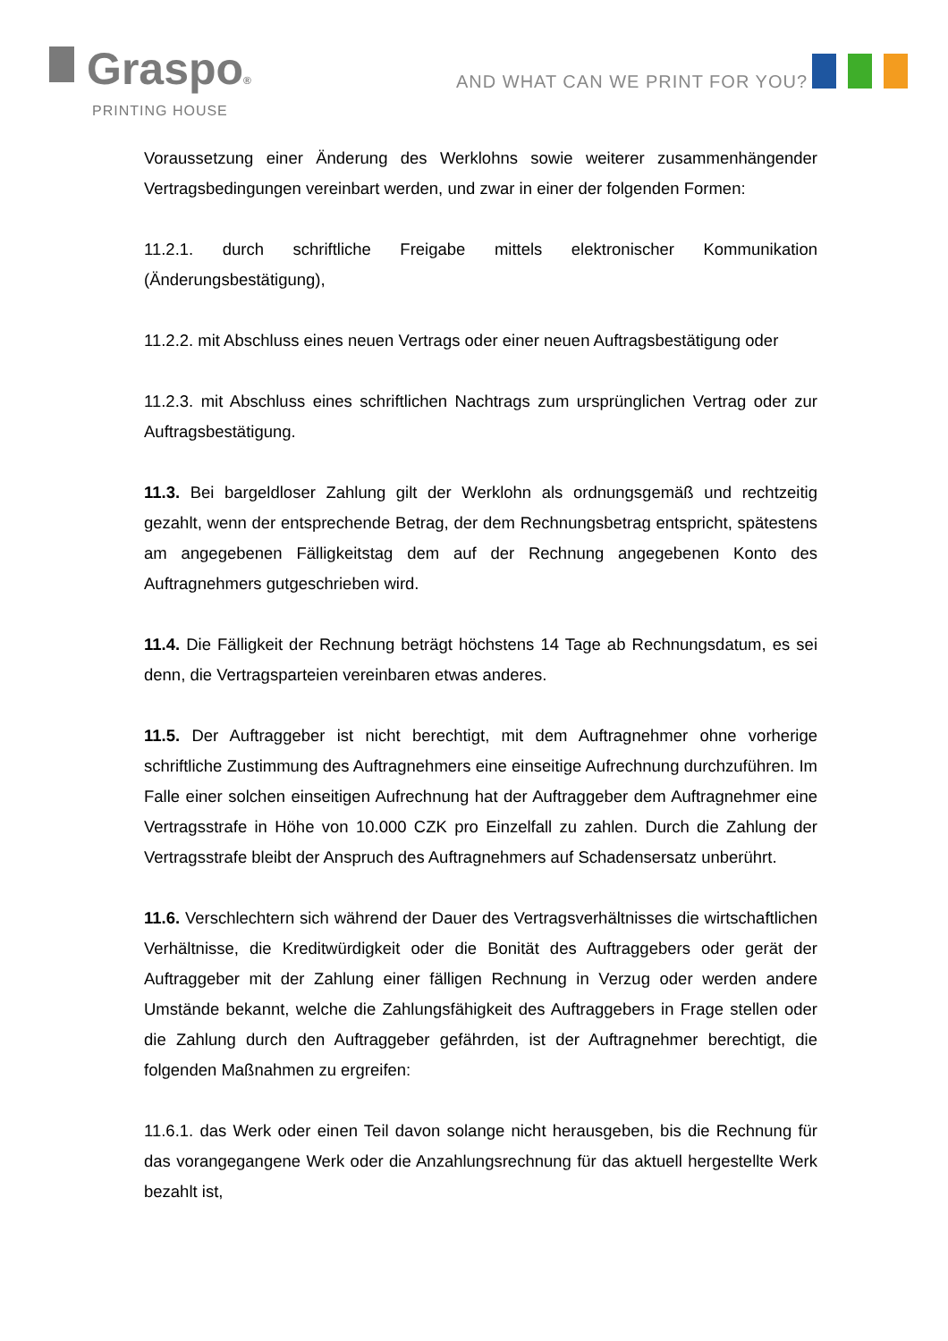Graspo®
PRINTING HOUSE
AND WHAT CAN WE PRINT FOR YOU?
Voraussetzung einer Änderung des Werklohns sowie weiterer zusammenhängender Vertragsbedingungen vereinbart werden, und zwar in einer der folgenden Formen:
11.2.1. durch schriftliche Freigabe mittels elektronischer Kommunikation (Änderungsbestätigung),
11.2.2. mit Abschluss eines neuen Vertrags oder einer neuen Auftragsbestätigung oder
11.2.3. mit Abschluss eines schriftlichen Nachtrags zum ursprünglichen Vertrag oder zur Auftragsbestätigung.
11.3. Bei bargeldloser Zahlung gilt der Werklohn als ordnungsgemäß und rechtzeitig gezahlt, wenn der entsprechende Betrag, der dem Rechnungsbetrag entspricht, spätestens am angegebenen Fälligkeitstag dem auf der Rechnung angegebenen Konto des Auftragnehmers gutgeschrieben wird.
11.4. Die Fälligkeit der Rechnung beträgt höchstens 14 Tage ab Rechnungsdatum, es sei denn, die Vertragsparteien vereinbaren etwas anderes.
11.5. Der Auftraggeber ist nicht berechtigt, mit dem Auftragnehmer ohne vorherige schriftliche Zustimmung des Auftragnehmers eine einseitige Aufrechnung durchzuführen. Im Falle einer solchen einseitigen Aufrechnung hat der Auftraggeber dem Auftragnehmer eine Vertragsstrafe in Höhe von 10.000 CZK pro Einzelfall zu zahlen. Durch die Zahlung der Vertragsstrafe bleibt der Anspruch des Auftragnehmers auf Schadensersatz unberührt.
11.6. Verschlechtern sich während der Dauer des Vertragsverhältnisses die wirtschaftlichen Verhältnisse, die Kreditwürdigkeit oder die Bonität des Auftraggebers oder gerät der Auftraggeber mit der Zahlung einer fälligen Rechnung in Verzug oder werden andere Umstände bekannt, welche die Zahlungsfähigkeit des Auftraggebers in Frage stellen oder die Zahlung durch den Auftraggeber gefährden, ist der Auftragnehmer berechtigt, die folgenden Maßnahmen zu ergreifen:
11.6.1. das Werk oder einen Teil davon solange nicht herausgeben, bis die Rechnung für das vorangegangene Werk oder die Anzahlungsrechnung für das aktuell hergestellte Werk bezahlt ist,